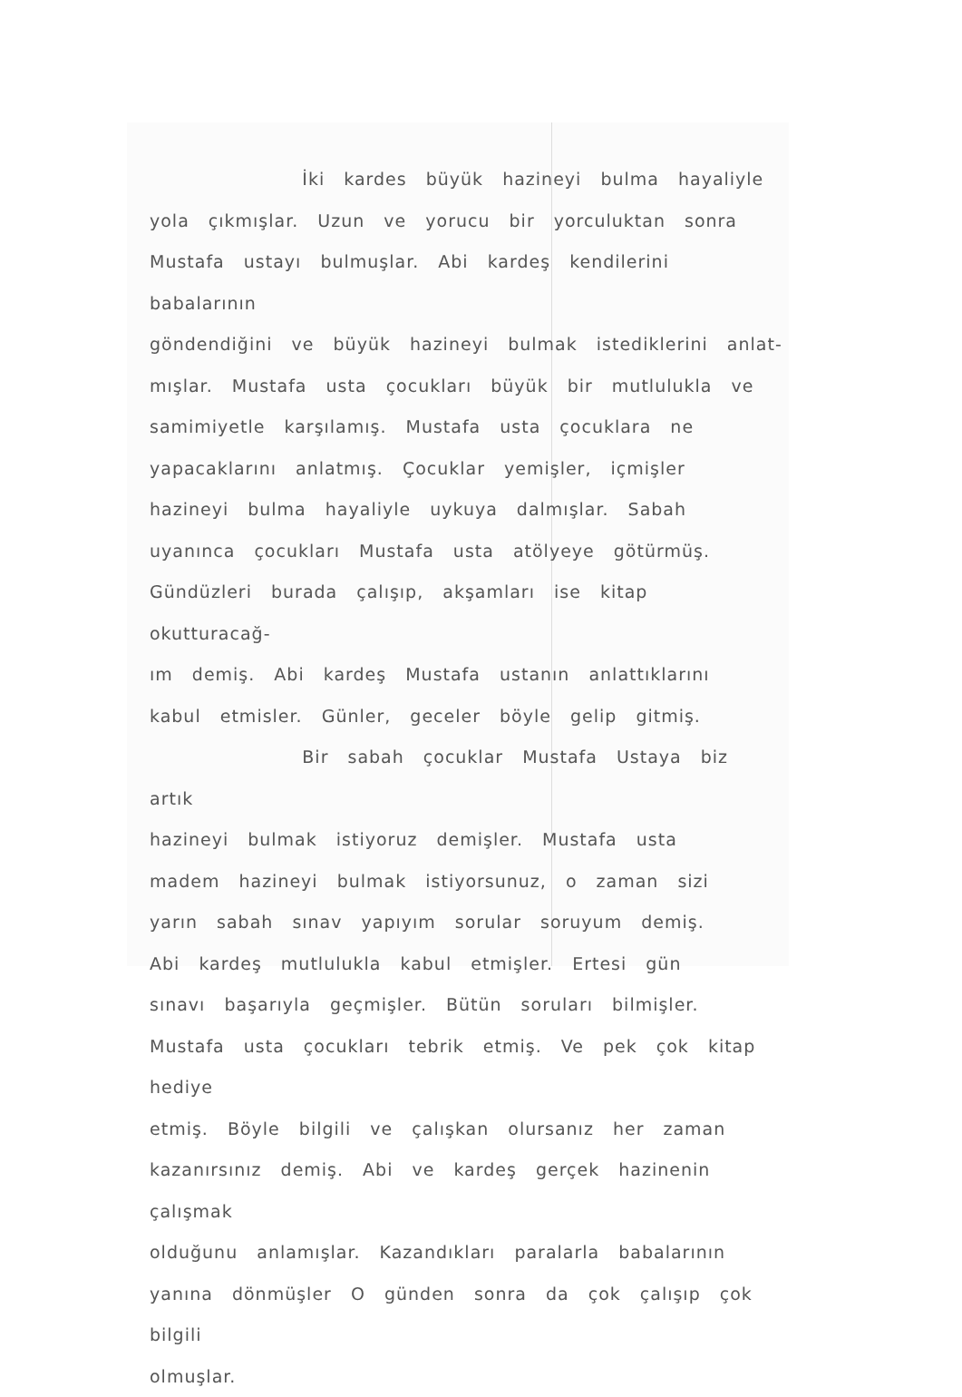İki kardes büyük hazineyi bulma hayaliyle
yola çıkmışlar. Uzun ve yorucu bir yorculuktan sonra
Mustafa ustayı bulmuşlar. Abi kardeş kendilerini babalarının
göndendiğini ve büyük hazineyi bulmak istediklerini anlat-
mışlar. Mustafa usta çocukları büyük bir mutlulukla ve
samimiyetle karşılamış. Mustafa usta çocuklara ne
yapacaklarını anlatmış. Çocuklar yemişler, içmişler
hazineyi bulma hayaliyle uykuya dalmışlar. Sabah
uyanınca çocukları Mustafa usta atölyeye götürmüş.
Gündüzleri burada çalışıp, akşamları ise kitap okutturacağ-
ım demiş. Abi kardeş Mustafa ustanın anlattıklarını
kabul etmisler. Günler, geceler böyle gelip gitmiş.
Bir sabah çocuklar Mustafa Ustaya biz artık
hazineyi bulmak istiyoruz demişler. Mustafa usta
madem hazineyi bulmak istiyorsunuz, o zaman sizi
yarın sabah sınav yapıyım sorular soruyum demiş.
Abi kardeş mutlulukla kabul etmişler. Ertesi gün
sınavı başarıyla geçmişler. Bütün soruları bilmişler.
Mustafa usta çocukları tebrik etmiş. Ve pek çok kitap hediye
etmiş. Böyle bilgili ve çalışkan olursanız her zaman
kazanırsınız demiş. Abi ve kardeş gerçek hazinenin çalışmak
olduğunu anlamışlar. Kazandıkları paralarla babalarının
yanına dönmüşler O günden sonra da çok çalışıp çok bilgili
olmuşlar.